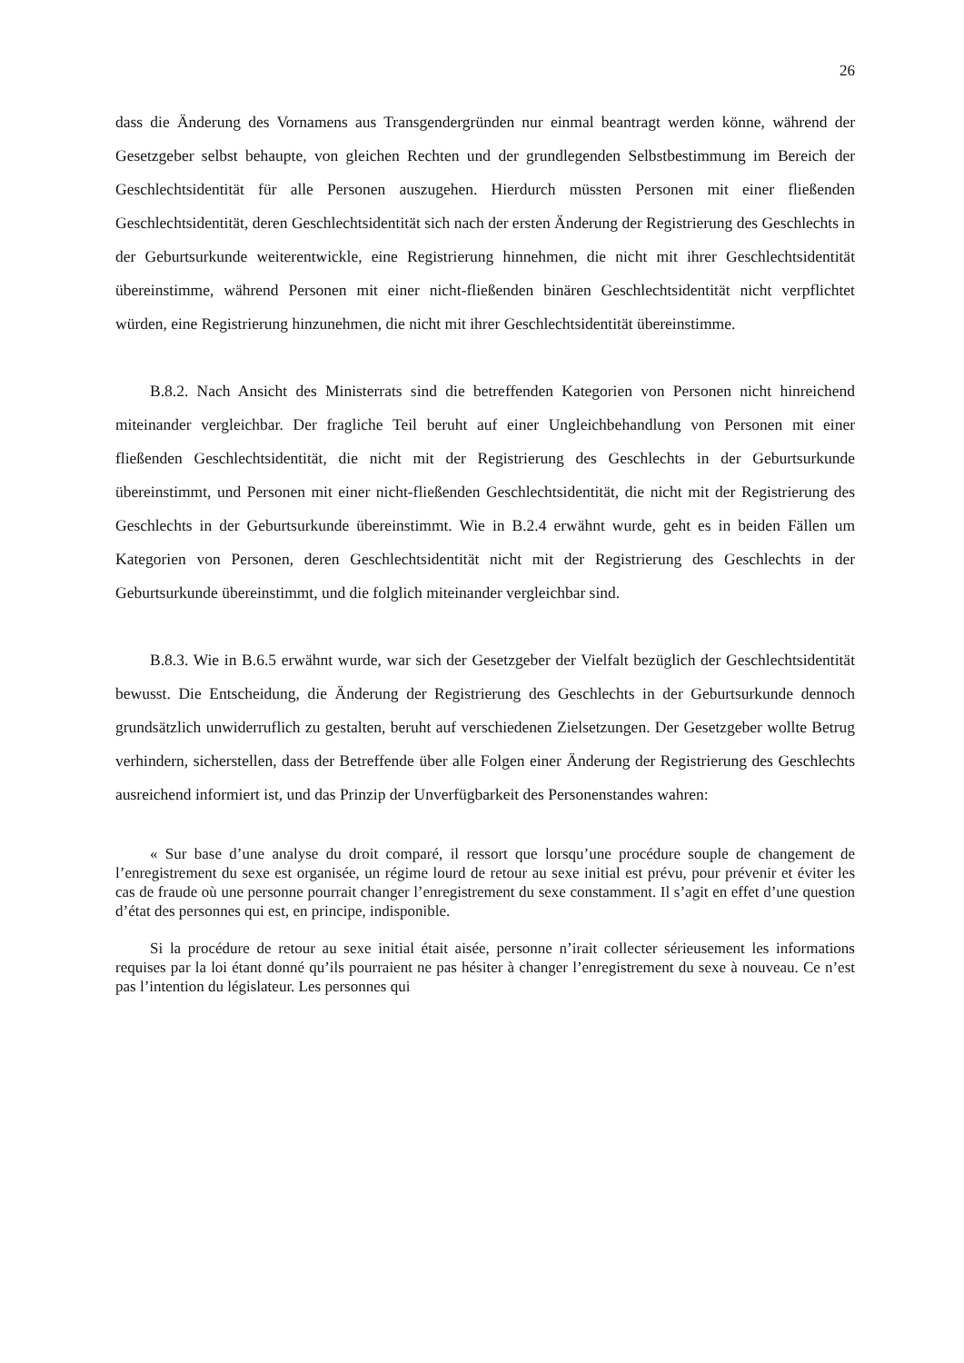26
dass die Änderung des Vornamens aus Transgendergründen nur einmal beantragt werden könne, während der Gesetzgeber selbst behaupte, von gleichen Rechten und der grundlegenden Selbstbestimmung im Bereich der Geschlechtsidentität für alle Personen auszugehen. Hierdurch müssten Personen mit einer fließenden Geschlechtsidentität, deren Geschlechtsidentität sich nach der ersten Änderung der Registrierung des Geschlechts in der Geburtsurkunde weiterentwickle, eine Registrierung hinnehmen, die nicht mit ihrer Geschlechtsidentität übereinstimme, während Personen mit einer nicht-fließenden binären Geschlechtsidentität nicht verpflichtet würden, eine Registrierung hinzunehmen, die nicht mit ihrer Geschlechtsidentität übereinstimme.
B.8.2. Nach Ansicht des Ministerrats sind die betreffenden Kategorien von Personen nicht hinreichend miteinander vergleichbar. Der fragliche Teil beruht auf einer Ungleichbehandlung von Personen mit einer fließenden Geschlechtsidentität, die nicht mit der Registrierung des Geschlechts in der Geburtsurkunde übereinstimmt, und Personen mit einer nicht-fließenden Geschlechtsidentität, die nicht mit der Registrierung des Geschlechts in der Geburtsurkunde übereinstimmt. Wie in B.2.4 erwähnt wurde, geht es in beiden Fällen um Kategorien von Personen, deren Geschlechtsidentität nicht mit der Registrierung des Geschlechts in der Geburtsurkunde übereinstimmt, und die folglich miteinander vergleichbar sind.
B.8.3. Wie in B.6.5 erwähnt wurde, war sich der Gesetzgeber der Vielfalt bezüglich der Geschlechtsidentität bewusst. Die Entscheidung, die Änderung der Registrierung des Geschlechts in der Geburtsurkunde dennoch grundsätzlich unwiderruflich zu gestalten, beruht auf verschiedenen Zielsetzungen. Der Gesetzgeber wollte Betrug verhindern, sicherstellen, dass der Betreffende über alle Folgen einer Änderung der Registrierung des Geschlechts ausreichend informiert ist, und das Prinzip der Unverfügbarkeit des Personenstandes wahren:
« Sur base d’une analyse du droit comparé, il ressort que lorsqu’une procédure souple de changement de l’enregistrement du sexe est organisée, un régime lourd de retour au sexe initial est prévu, pour prévenir et éviter les cas de fraude où une personne pourrait changer l’enregistrement du sexe constamment. Il s’agit en effet d’une question d’état des personnes qui est, en principe, indisponible.
Si la procédure de retour au sexe initial était aisée, personne n’irait collecter sérieusement les informations requises par la loi étant donné qu’ils pourraient ne pas hésiter à changer l’enregistrement du sexe à nouveau. Ce n’est pas l’intention du législateur. Les personnes qui